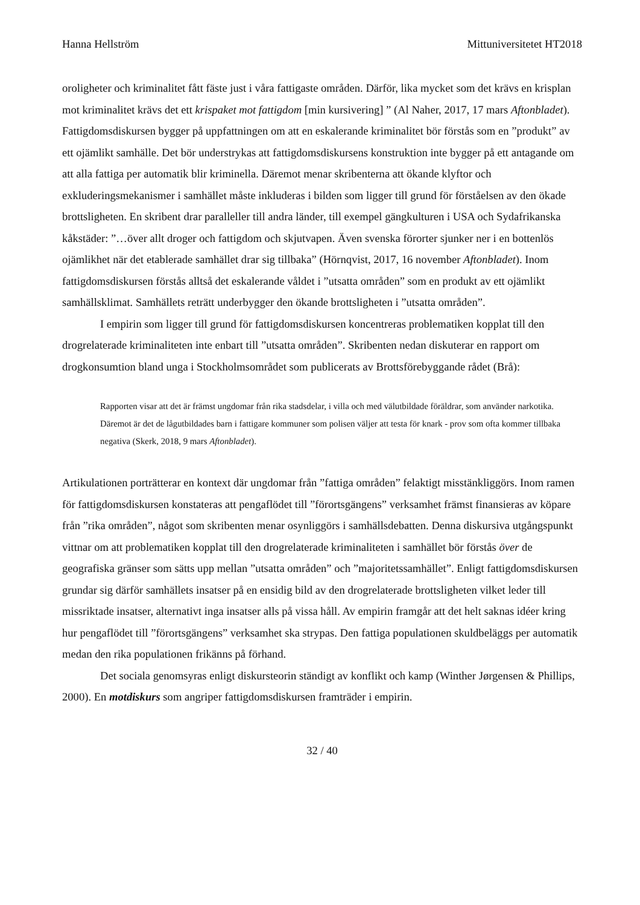Hanna Hellström Mittuniversitetet HT2018
oroligheter och kriminalitet fått fäste just i våra fattigaste områden. Därför, lika mycket som det krävs en krisplan mot kriminalitet krävs det ett krispaket mot fattigdom [min kursivering] ” (Al Naher, 2017, 17 mars Aftonbladet). Fattigdomsdiskursen bygger på uppfattningen om att en eskalerande kriminalitet bör förstås som en ”produkt” av ett ojämlikt samhälle. Det bör understrykas att fattigdomsdiskursens konstruktion inte bygger på ett antagande om att alla fattiga per automatik blir kriminella. Däremot menar skribenterna att ökande klyftor och exkluderingsmekanismer i samhället måste inkluderas i bilden som ligger till grund för förståelsen av den ökade brottsligheten. En skribent drar paralleller till andra länder, till exempel gängkulturen i USA och Sydafrikanska kåkstäder: ”…över allt droger och fattigdom och skjutvapen. Även svenska förorter sjunker ner i en bottenlös ojämlikhet när det etablerade samhället drar sig tillbaka” (Hörnqvist, 2017, 16 november Aftonbladet). Inom fattigdomsdiskursen förstås alltså det eskalerande våldet i ”utsatta områden” som en produkt av ett ojämlikt samhällsklimat. Samhällets reträtt underbygger den ökande brottsligheten i ”utsatta områden”.
I empirin som ligger till grund för fattigdomsdiskursen koncentreras problematiken kopplat till den drogrelaterade kriminaliteten inte enbart till ”utsatta områden”. Skribenten nedan diskuterar en rapport om drogkonsumtion bland unga i Stockholmsområdet som publicerats av Brottsförebyggande rådet (Brå):
Rapporten visar att det är främst ungdomar från rika stadsdelar, i villa och med välutbildade föräldrar, som använder narkotika. Däremot är det de lågutbildades barn i fattigare kommuner som polisen väljer att testa för knark - prov som ofta kommer tillbaka negativa (Skerk, 2018, 9 mars Aftonbladet).
Artikulationen porträtterar en kontext där ungdomar från ”fattiga områden” felaktigt misstänkliggörs. Inom ramen för fattigdomsdiskursen konstateras att pengaflödet till ”förortsgängens” verksamhet främst finansieras av köpare från ”rika områden”, något som skribenten menar osynliggörs i samhällsdebatten. Denna diskursiva utgångspunkt vittnar om att problematiken kopplat till den drogrelaterade kriminaliteten i samhället bör förstås över de geografiska gränser som sätts upp mellan ”utsatta områden” och ”majoritetssamhället”. Enligt fattigdomsdiskursen grundar sig därför samhällets insatser på en ensidig bild av den drogrelaterade brottsligheten vilket leder till missriktade insatser, alternativt inga insatser alls på vissa håll. Av empirin framgår att det helt saknas idéer kring hur pengaflödet till ”förortsgängens” verksamhet ska strypas. Den fattiga populationen skuldbeläggs per automatik medan den rika populationen frikänns på förhand.
Det sociala genomsyras enligt diskursteorin ständigt av konflikt och kamp (Winther Jørgensen & Phillips, 2000). En motdiskurs som angriper fattigdomsdiskursen framträder i empirin.
32 / 40